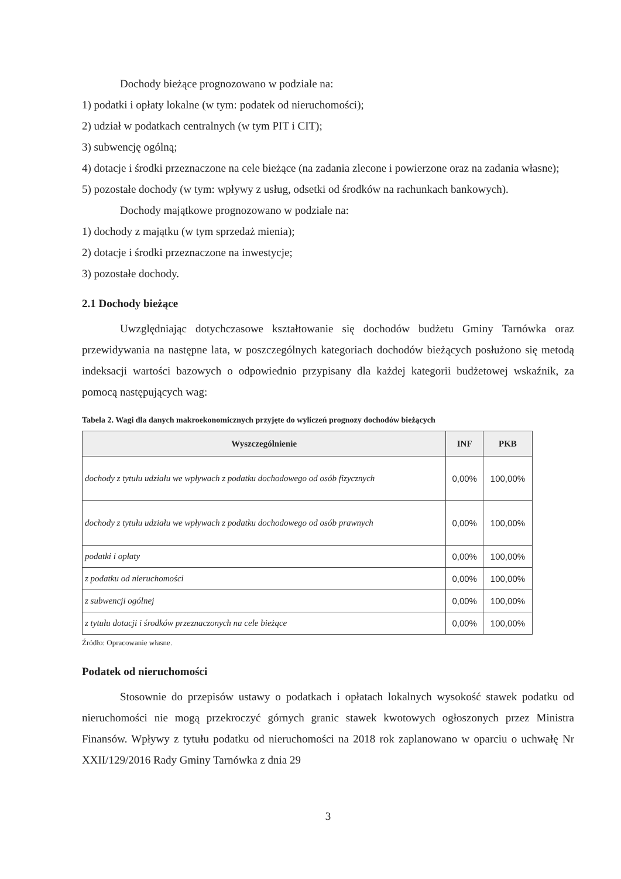Dochody bieżące prognozowano w podziale na:
1) podatki i opłaty lokalne (w tym: podatek od nieruchomości);
2) udział w podatkach centralnych (w tym PIT i CIT);
3) subwencję ogólną;
4) dotacje i środki przeznaczone na cele bieżące (na zadania zlecone i powierzone oraz na zadania własne);
5) pozostałe dochody (w tym: wpływy z usług, odsetki od środków na rachunkach bankowych).
Dochody majątkowe prognozowano w podziale na:
1) dochody z majątku (w tym sprzedaż mienia);
2) dotacje i środki przeznaczone na inwestycje;
3) pozostałe dochody.
2.1 Dochody bieżące
Uwzględniając dotychczasowe kształtowanie się dochodów budżetu Gminy Tarnówka oraz przewidywania na następne lata, w poszczególnych kategoriach dochodów bieżących posłużono się metodą indeksacji wartości bazowych o odpowiednio przypisany dla każdej kategorii budżetowej wskaźnik, za pomocą następujących wag:
Tabela 2. Wagi dla danych makroekonomicznych przyjęte do wyliczeń prognozy dochodów bieżących
| Wyszczególnienie | INF | PKB |
| --- | --- | --- |
| dochody z tytułu udziału we wpływach z podatku dochodowego od osób fizycznych | 0,00% | 100,00% |
| dochody z tytułu udziału we wpływach z podatku dochodowego od osób prawnych | 0,00% | 100,00% |
| podatki i opłaty | 0,00% | 100,00% |
| z podatku od nieruchomości | 0,00% | 100,00% |
| z subwencji ogólnej | 0,00% | 100,00% |
| z tytułu dotacji i środków przeznaczonych na cele bieżące | 0,00% | 100,00% |
Źródło: Opracowanie własne.
Podatek od nieruchomości
Stosownie do przepisów ustawy o podatkach i opłatach lokalnych wysokość stawek podatku od nieruchomości nie mogą przekroczyć górnych granic stawek kwotowych ogłoszonych przez Ministra Finansów. Wpływy z tytułu podatku od nieruchomości na 2018 rok zaplanowano w oparciu o uchwałę Nr XXII/129/2016 Rady Gminy Tarnówka z dnia 29
3